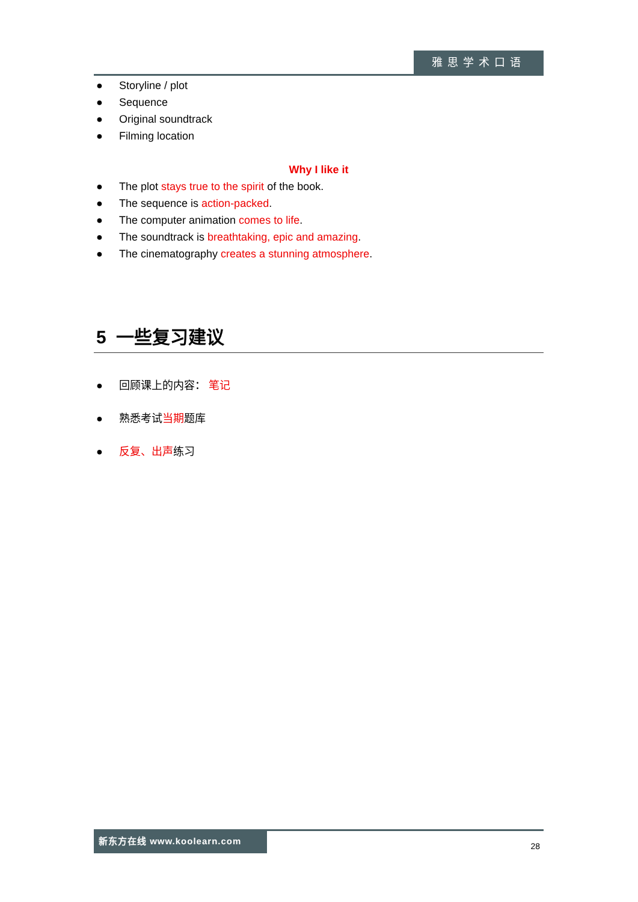雅思学术口语
● Storyline / plot
● Sequence
● Original soundtrack
● Filming location
Why I like it
● The plot stays true to the spirit of the book.
● The sequence is action-packed.
● The computer animation comes to life.
● The soundtrack is breathtaking, epic and amazing.
● The cinematography creates a stunning atmosphere.
5 一些复习建议
● 回顾课上的内容： 笔记
● 熟悉考试当期题库
● 反复、出声练习
新东方在线 www.koolearn.com
28